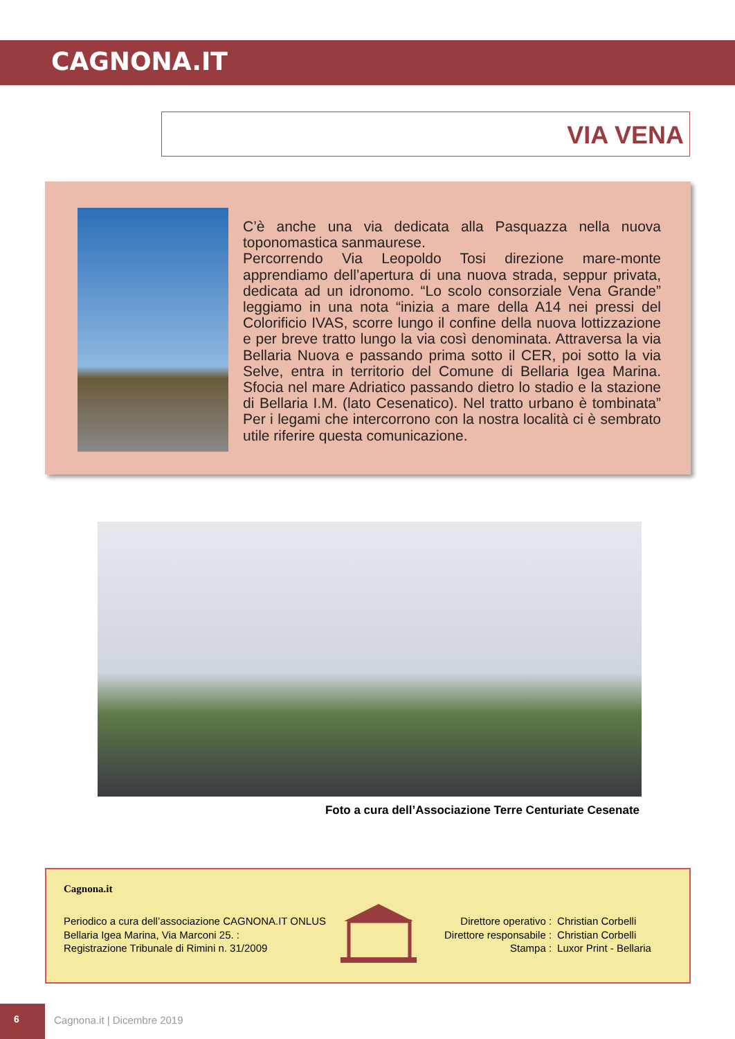CAGNONA.IT
VIA VENA
C’è anche una via dedicata alla Pasquazza nella nuova toponomastica sanmaurese.
Percorrendo Via Leopoldo Tosi direzione mare-monte apprendiamo dell’apertura di una nuova strada, seppur privata, dedicata ad un idronomo. “Lo scolo consorziale Vena Grande” leggiamo in una nota “inizia a mare della A14 nei pressi del Colorificio IVAS, scorre lungo il confine della nuova lottizzazione e per breve tratto lungo la via così denominata. Attraversa la via Bellaria Nuova e passando prima sotto il CER, poi sotto la via Selve, entra in territorio del Comune di Bellaria Igea Marina. Sfocia nel mare Adriatico passando dietro lo stadio e la stazione di Bellaria I.M. (lato Cesenatico). Nel tratto urbano è tombinata” Per i legami che intercorrono con la nostra località ci è sembrato utile riferire questa comunicazione.
Foto a cura dell’Associazione Terre Centuriate Cesenate
Cagnona.it
Periodico a cura dell’associazione CAGNONA.IT ONLUS
Bellaria Igea Marina, Via Marconi 25. :
Registrazione Tribunale di Rimini n. 31/2009
| Direttore operativo : | Christian Corbelli |
| Direttore responsabile : | Christian Corbelli |
| Stampa : | Luxor Print - Bellaria |
6
Cagnona.it | Dicembre 2019